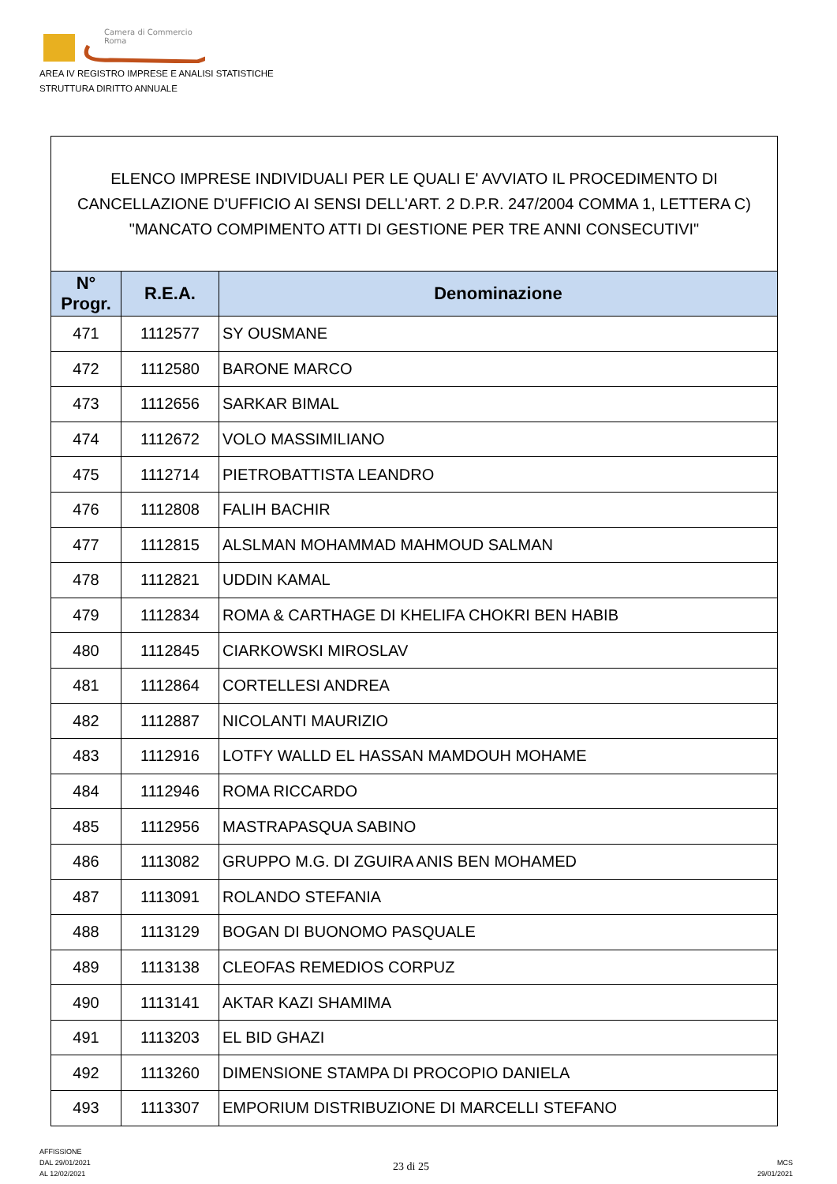Camera di Commercio
Roma
AREA IV REGISTRO IMPRESE E ANALISI STATISTICHE
STRUTTURA DIRITTO ANNUALE
| ELENCO IMPRESE INDIVIDUALI PER LE QUALI E' AVVIATO IL PROCEDIMENTO DI CANCELLAZIONE D'UFFICIO AI SENSI DELL'ART. 2 D.P.R. 247/2004 COMMA 1, LETTERA C) "MANCATO COMPIMENTO ATTI DI GESTIONE PER TRE ANNI CONSECUTIVI" | | |
| N° Progr. | R.E.A. | Denominazione |
| 471 | 1112577 | SY OUSMANE |
| 472 | 1112580 | BARONE MARCO |
| 473 | 1112656 | SARKAR BIMAL |
| 474 | 1112672 | VOLO MASSIMILIANO |
| 475 | 1112714 | PIETROBATTISTA LEANDRO |
| 476 | 1112808 | FALIH BACHIR |
| 477 | 1112815 | ALSLMAN MOHAMMAD MAHMOUD SALMAN |
| 478 | 1112821 | UDDIN KAMAL |
| 479 | 1112834 | ROMA & CARTHAGE DI KHELIFA CHOKRI BEN HABIB |
| 480 | 1112845 | CIARKOWSKI MIROSLAV |
| 481 | 1112864 | CORTELLESI ANDREA |
| 482 | 1112887 | NICOLANTI MAURIZIO |
| 483 | 1112916 | LOTFY WALLD EL HASSAN MAMDOUH MOHAME |
| 484 | 1112946 | ROMA RICCARDO |
| 485 | 1112956 | MASTRAPASQUA SABINO |
| 486 | 1113082 | GRUPPO M.G. DI ZGUIRA ANIS BEN MOHAMED |
| 487 | 1113091 | ROLANDO STEFANIA |
| 488 | 1113129 | BOGAN DI BUONOMO PASQUALE |
| 489 | 1113138 | CLEOFAS REMEDIOS CORPUZ |
| 490 | 1113141 | AKTAR KAZI SHAMIMA |
| 491 | 1113203 | EL BID GHAZI |
| 492 | 1113260 | DIMENSIONE STAMPA DI PROCOPIO DANIELA |
| 493 | 1113307 | EMPORIUM DISTRIBUZIONE DI MARCELLI STEFANO |
AFFISSIONE
DAL 29/01/2021
AL 12/02/2021
23 di 25
MCS
29/01/2021